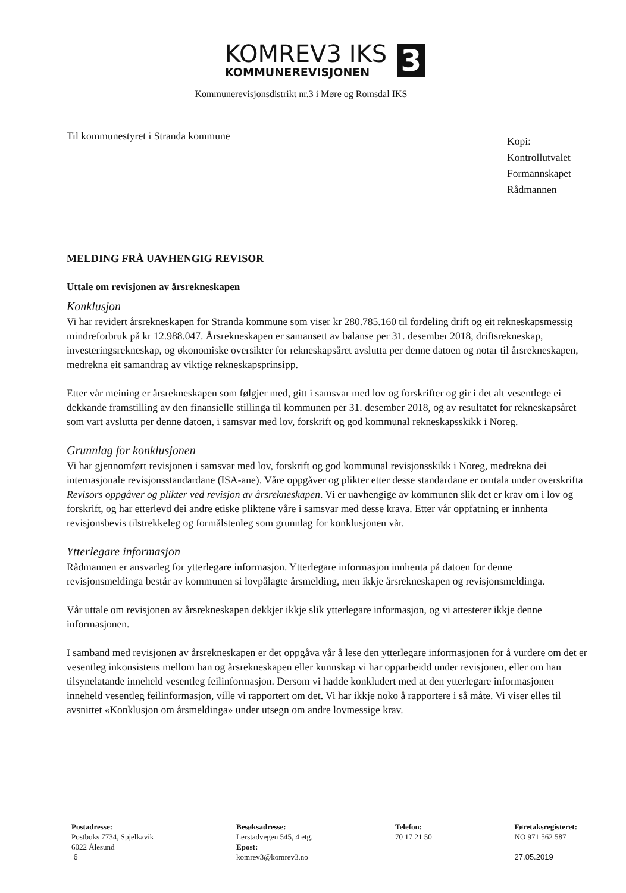KOMREV3 IKS
KOMMUNEREVISJONEN
3
Kommunerevisjonsdistrikt nr.3 i Møre og Romsdal IKS
Til kommunestyret i Stranda kommune
Kopi:
Kontrollutvalet
Formannskapet
Rådmannen
MELDING FRÅ UAVHENGIG REVISOR
Uttale om revisjonen av årsrekneskapen
Konklusjon
Vi har revidert årsrekneskapen for Stranda kommune som viser kr 280.785.160 til fordeling drift og eit rekneskapsmessig mindreforbruk på kr 12.988.047. Årsrekneskapen er samansett av balanse per 31. desember 2018, driftsrekneskap, investeringsrekneskap, og økonomiske oversikter for rekneskapsåret avslutta per denne datoen og notar til årsrekneskapen, medrekna eit samandrag av viktige rekneskapsprinsipp.
Etter vår meining er årsrekneskapen som følgjer med, gitt i samsvar med lov og forskrifter og gir i det alt vesentlege ei dekkande framstilling av den finansielle stillinga til kommunen per 31. desember 2018, og av resultatet for rekneskapsåret som vart avslutta per denne datoen, i samsvar med lov, forskrift og god kommunal rekneskapsskikk i Noreg.
Grunnlag for konklusjonen
Vi har gjennomført revisjonen i samsvar med lov, forskrift og god kommunal revisjonsskikk i Noreg, medrekna dei internasjonale revisjonsstandardane (ISA-ane). Våre oppgåver og plikter etter desse standardane er omtala under overskrifta Revisors oppgåver og plikter ved revisjon av årsrekneskapen. Vi er uavhengige av kommunen slik det er krav om i lov og forskrift, og har etterlevd dei andre etiske pliktene våre i samsvar med desse krava. Etter vår oppfatning er innhenta revisjonsbevis tilstrekkeleg og formålstenleg som grunnlag for konklusjonen vår.
Ytterlegare informasjon
Rådmannen er ansvarleg for ytterlegare informasjon. Ytterlegare informasjon innhenta på datoen for denne revisjonsmeldinga består av kommunen si lovpålagte årsmelding, men ikkje årsrekneskapen og revisjonsmeldinga.
Vår uttale om revisjonen av årsrekneskapen dekkjer ikkje slik ytterlegare informasjon, og vi attesterer ikkje denne informasjonen.
I samband med revisjonen av årsrekneskapen er det oppgåva vår å lese den ytterlegare informasjonen for å vurdere om det er vesentleg inkonsistens mellom han og årsrekneskapen eller kunnskap vi har opparbeidd under revisjonen, eller om han tilsynelatande inneheld vesentleg feilinformasjon. Dersom vi hadde konkludert med at den ytterlegare informasjonen inneheld vesentleg feilinformasjon, ville vi rapportert om det. Vi har ikkje noko å rapportere i så måte. Vi viser elles til avsnittet «Konklusjon om årsmeldinga» under utsegn om andre lovmessige krav.
Postadresse:
Postboks 7734, Spjelkavik
6022 Ålesund
6
Besøksadresse:
Lerstadvegen 545, 4 etg.
Epost:
komrev3@komrev3.no
Telefon:
70 17 21 50
Føretaksregisteret:
NO 971 562 587
27.05.2019